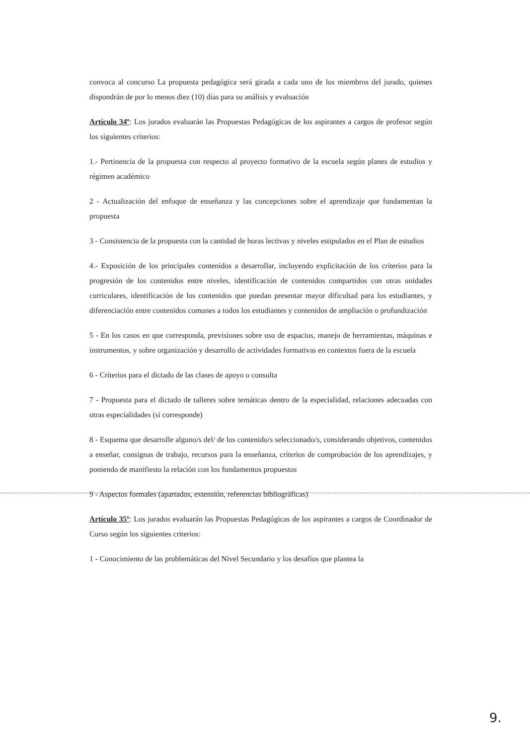convoca al concurso La propuesta pedagógica será girada a cada uno de los miembros del jurado, quienes dispondrán de por lo menos diez (10) días para su análisis y evaluación
Artículo 34º: Los jurados evaluarán las Propuestas Pedagógicas de los aspirantes a cargos de profesor según los siguientes criterios:
1.- Pertinencia de la propuesta con respecto al proyecto formativo de la escuela según planes de estudios y régimen académico
2 - Actualización del enfoque de enseñanza y las concepciones sobre el aprendizaje que fundamentan la propuesta
3 - Consistencia de la propuesta con la cantidad de horas lectivas y niveles estipulados en el Plan de estudios
4.- Exposición de los principales contenidos a desarrollar, incluyendo explicitación de los criterios para la progresión de los contenidos entre niveles, identificación de contenidos compartidos con otras unidades curriculares, identificación de los contenidos que puedan presentar mayor dificultad para los estudiantes, y diferenciación entre contenidos comunes a todos los estudiantes y contenidos de ampliación o profundización
5 - En los casos en que corresponda, previsiones sobre uso de espacios, manejo de herramientas, máquinas e instrumentos, y sobre organización y desarrollo de actividades formativas en contextos fuera de la escuela
6 - Criterios para el dictado de las clases de apoyo o consulta
7 - Propuesta para el dictado de talleres sobre temáticas dentro de la especialidad, relaciones adecuadas con otras especialidades (si corresponde)
8 - Esquema que desarrolle alguno/s del/ de los contenido/s seleccionado/s, considerando objetivos, contenidos a enseñar, consignas de trabajo, recursos para la enseñanza, criterios de comprobación de los aprendizajes, y poniendo de manifiesto la relación con los fundamentos propuestos
9 - Aspectos formales (apartados, extensión, referencias bibliográficas)
Artículo 35º: Los jurados evaluarán las Propuestas Pedagógicas de los aspirantes a cargos de Coordinador de Curso según los siguientes criterios:
1 - Conocimiento de las problemáticas del Nivel Secundario y los desafíos que plantea la
9.